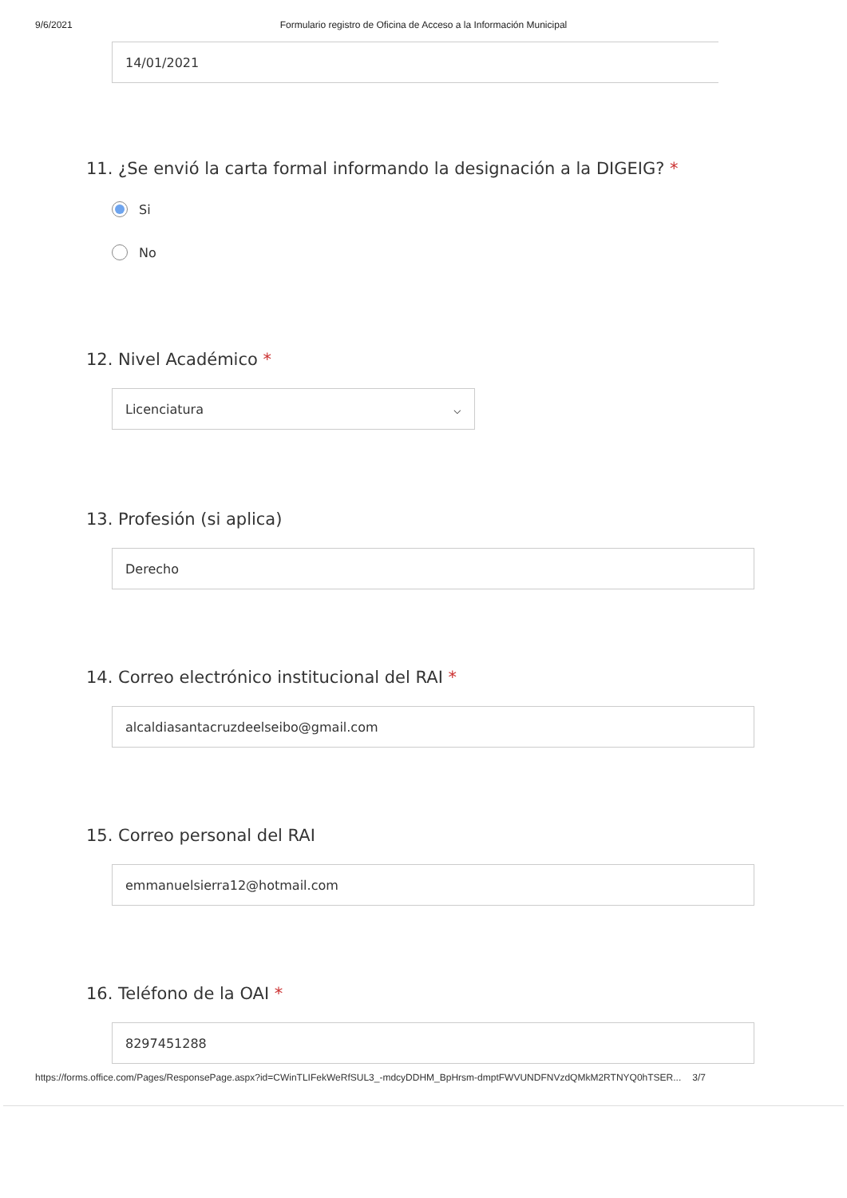9/6/2021 Formulario registro de Oficina de Acceso a la Información Municipal
14/01/2021
11. ¿Se envió la carta formal informando la designación a la DIGEIG? *
Si
No
12. Nivel Académico *
Licenciatura ⌵
13. Profesión (si aplica)
Derecho
14. Correo electrónico institucional del RAI *
alcaldiasantacruzdeelseibo@gmail.com
15. Correo personal del RAI
emmanuelsierra12@hotmail.com
16. Teléfono de la OAI *
8297451288
https://forms.office.com/Pages/ResponsePage.aspx?id=CWinTLIFekWeRfSUL3_-mdcyDDHM_BpHrsm-dmptFWVUNDFNVzdQMkM2RTNYQ0hTSER... 3/7